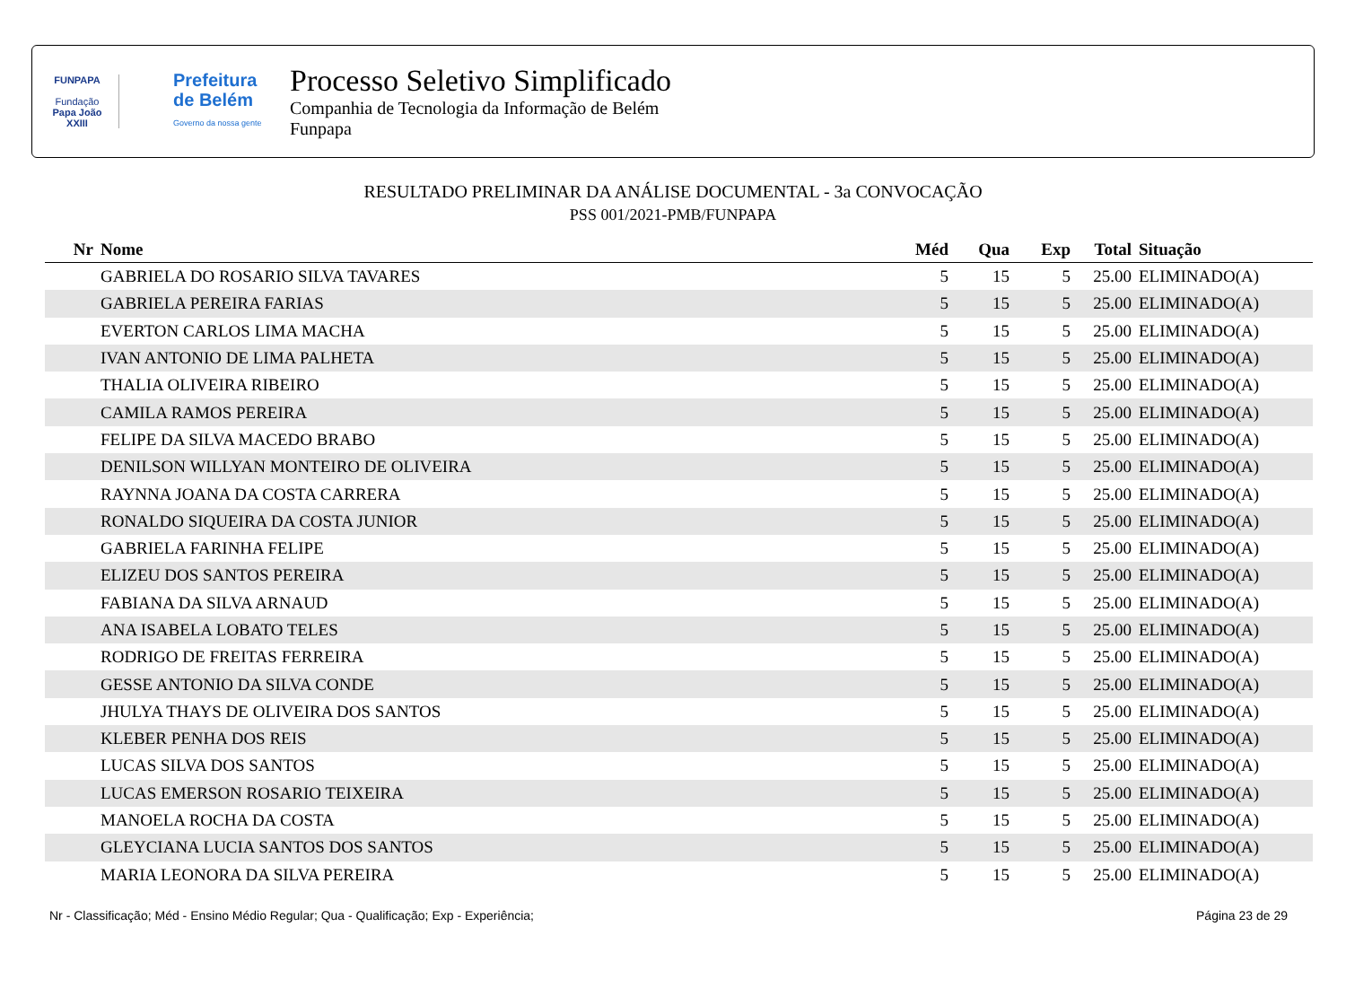FUNPAPA
Fundação
Papa João XXIII
Prefeitura
de Belém
Governo da nossa gente
Processo Seletivo Simplificado
Companhia de Tecnologia da Informação de Belém
Funpapa
RESULTADO PRELIMINAR DA ANÁLISE DOCUMENTAL - 3a CONVOCAÇÃO
PSS 001/2021-PMB/FUNPAPA
| Nr | Nome | Méd | Qua | Exp | Total | Situação |
| --- | --- | --- | --- | --- | --- | --- |
| | GABRIELA DO ROSARIO SILVA TAVARES | 5 | 15 | 5 | 25.00 | ELIMINADO(A) |
| | GABRIELA PEREIRA FARIAS | 5 | 15 | 5 | 25.00 | ELIMINADO(A) |
| | EVERTON CARLOS LIMA MACHA | 5 | 15 | 5 | 25.00 | ELIMINADO(A) |
| | IVAN ANTONIO DE LIMA PALHETA | 5 | 15 | 5 | 25.00 | ELIMINADO(A) |
| | THALIA OLIVEIRA RIBEIRO | 5 | 15 | 5 | 25.00 | ELIMINADO(A) |
| | CAMILA RAMOS PEREIRA | 5 | 15 | 5 | 25.00 | ELIMINADO(A) |
| | FELIPE DA SILVA MACEDO BRABO | 5 | 15 | 5 | 25.00 | ELIMINADO(A) |
| | DENILSON WILLYAN MONTEIRO DE OLIVEIRA | 5 | 15 | 5 | 25.00 | ELIMINADO(A) |
| | RAYNNA JOANA DA COSTA CARRERA | 5 | 15 | 5 | 25.00 | ELIMINADO(A) |
| | RONALDO SIQUEIRA DA COSTA JUNIOR | 5 | 15 | 5 | 25.00 | ELIMINADO(A) |
| | GABRIELA FARINHA FELIPE | 5 | 15 | 5 | 25.00 | ELIMINADO(A) |
| | ELIZEU DOS SANTOS PEREIRA | 5 | 15 | 5 | 25.00 | ELIMINADO(A) |
| | FABIANA DA SILVA ARNAUD | 5 | 15 | 5 | 25.00 | ELIMINADO(A) |
| | ANA ISABELA LOBATO TELES | 5 | 15 | 5 | 25.00 | ELIMINADO(A) |
| | RODRIGO DE FREITAS FERREIRA | 5 | 15 | 5 | 25.00 | ELIMINADO(A) |
| | GESSE ANTONIO DA SILVA CONDE | 5 | 15 | 5 | 25.00 | ELIMINADO(A) |
| | JHULYA THAYS DE OLIVEIRA DOS SANTOS | 5 | 15 | 5 | 25.00 | ELIMINADO(A) |
| | KLEBER PENHA DOS REIS | 5 | 15 | 5 | 25.00 | ELIMINADO(A) |
| | LUCAS SILVA DOS SANTOS | 5 | 15 | 5 | 25.00 | ELIMINADO(A) |
| | LUCAS EMERSON ROSARIO TEIXEIRA | 5 | 15 | 5 | 25.00 | ELIMINADO(A) |
| | MANOELA ROCHA DA COSTA | 5 | 15 | 5 | 25.00 | ELIMINADO(A) |
| | GLEYCIANA LUCIA SANTOS DOS SANTOS | 5 | 15 | 5 | 25.00 | ELIMINADO(A) |
| | MARIA LEONORA DA SILVA PEREIRA | 5 | 15 | 5 | 25.00 | ELIMINADO(A) |
Nr - Classificação; Méd - Ensino Médio Regular; Qua - Qualificação; Exp - Experiência; Página 23 de 29